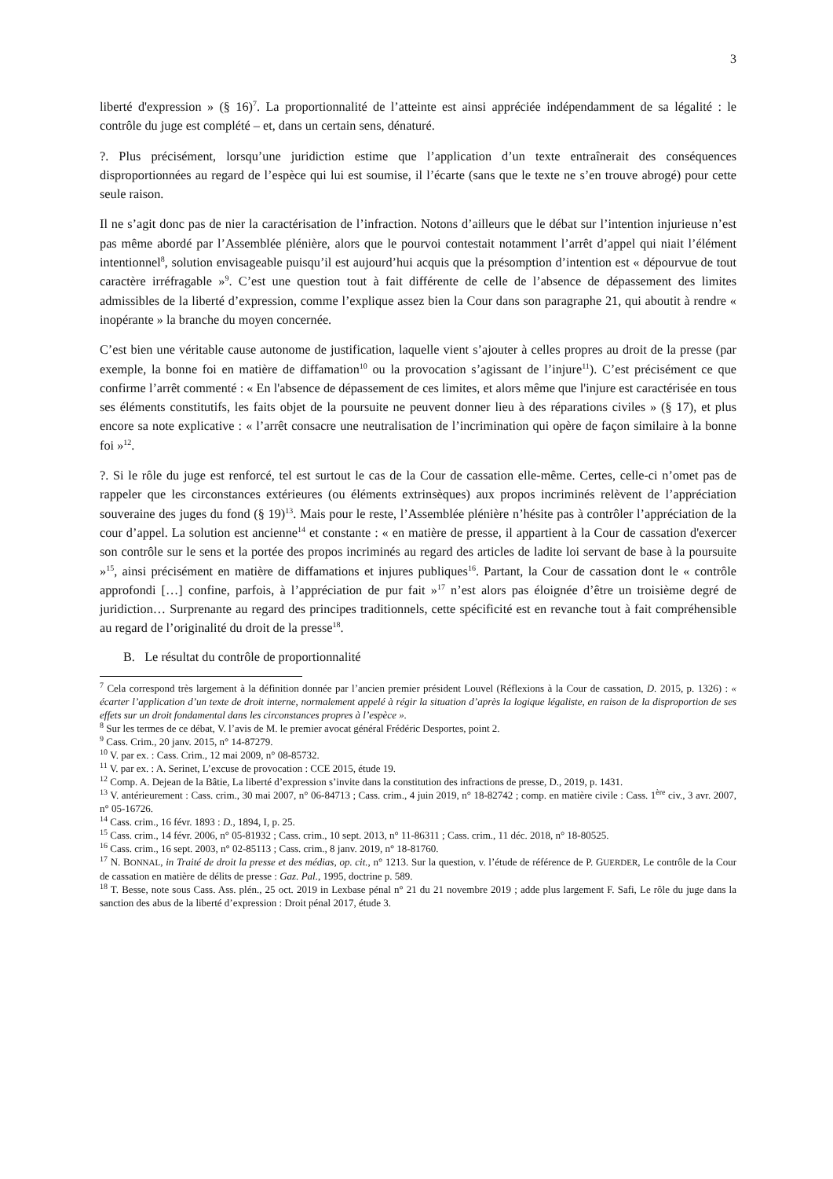3
liberté d'expression » (§ 16)<sup>7</sup>. La proportionnalité de l’atteinte est ainsi appréciée indépendamment de sa légalité : le contrôle du juge est complété – et, dans un certain sens, dénaturé.
?. Plus précisément, lorsqu’une juridiction estime que l’application d’un texte entraînerait des conséquences disproportionnées au regard de l’espèce qui lui est soumise, il l’écarte (sans que le texte ne s’en trouve abrogé) pour cette seule raison.
Il ne s’agit donc pas de nier la caractérisation de l’infraction. Notons d’ailleurs que le débat sur l’intention injurieuse n’est pas même abordé par l’Assemblée plénière, alors que le pourvoi contestait notamment l’arrêt d’appel qui niait l’élément intentionnel<sup>8</sup>, solution envisageable puisqu’il est aujourd’hui acquis que la présomption d’intention est « dépourvue de tout caractère irréfragable »<sup>9</sup>. C’est une question tout à fait différente de celle de l’absence de dépassement des limites admissibles de la liberté d’expression, comme l’explique assez bien la Cour dans son paragraphe 21, qui aboutit à rendre « inopérante » la branche du moyen concernée.
C’est bien une véritable cause autonome de justification, laquelle vient s’ajouter à celles propres au droit de la presse (par exemple, la bonne foi en matière de diffamation<sup>10</sup> ou la provocation s’agissant de l’injure<sup>11</sup>). C’est précisément ce que confirme l’arrêt commenté : « En l'absence de dépassement de ces limites, et alors même que l'injure est caractérisée en tous ses éléments constitutifs, les faits objet de la poursuite ne peuvent donner lieu à des réparations civiles » (§ 17), et plus encore sa note explicative : « l’arrêt consacre une neutralisation de l’incrimination qui opère de façon similaire à la bonne foi »<sup>12</sup>.
?. Si le rôle du juge est renforcé, tel est surtout le cas de la Cour de cassation elle-même. Certes, celle-ci n’omet pas de rappeler que les circonstances extérieures (ou éléments extrinsèques) aux propos incriminés relèvent de l’appréciation souveraine des juges du fond (§ 19)<sup>13</sup>. Mais pour le reste, l’Assemblée plénière n’hésite pas à contrôler l’appréciation de la cour d’appel. La solution est ancienne<sup>14</sup> et constante : « en matière de presse, il appartient à la Cour de cassation d'exercer son contrôle sur le sens et la portée des propos incriminés au regard des articles de ladite loi servant de base à la poursuite »<sup>15</sup>, ainsi précisément en matière de diffamations et injures publiques<sup>16</sup>. Partant, la Cour de cassation dont le « contrôle approfondi […] confine, parfois, à l’appréciation de pur fait »<sup>17</sup> n’est alors pas éloignée d’être un troisième degré de juridiction… Surprenante au regard des principes traditionnels, cette spécificité est en revanche tout à fait compréhensible au regard de l’originalité du droit de la presse<sup>18</sup>.
B. Le résultat du contrôle de proportionnalité
<sup>7</sup> Cela correspond très largement à la définition donnée par l’ancien premier président Louvel (Réflexions à la Cour de cassation, D. 2015, p. 1326) : « écarter l’application d’un texte de droit interne, normalement appelé à régir la situation d’après la logique légaliste, en raison de la disproportion de ses effets sur un droit fondamental dans les circonstances propres à l’espèce ».
<sup>8</sup> Sur les termes de ce débat, V. l’avis de M. le premier avocat général Frédéric Desportes, point 2.
<sup>9</sup> Cass. Crim., 20 janv. 2015, n° 14-87279.
<sup>10</sup> V. par ex. : Cass. Crim., 12 mai 2009, n° 08-85732.
<sup>11</sup> V. par ex. : A. Serinet, L’excuse de provocation : CCE 2015, étude 19.
<sup>12</sup> Comp. A. Dejean de la Bâtie, La liberté d’expression s’invite dans la constitution des infractions de presse, D., 2019, p. 1431.
<sup>13</sup> V. antérieurement : Cass. crim., 30 mai 2007, n° 06-84713 ; Cass. crim., 4 juin 2019, n° 18-82742 ; comp. en matière civile : Cass. 1<sup>ère</sup> civ., 3 avr. 2007, n° 05-16726.
<sup>14</sup> Cass. crim., 16 févr. 1893 : D., 1894, I, p. 25.
<sup>15</sup> Cass. crim., 14 févr. 2006, n° 05-81932 ; Cass. crim., 10 sept. 2013, n° 11-86311 ; Cass. crim., 11 déc. 2018, n° 18-80525.
<sup>16</sup> Cass. crim., 16 sept. 2003, n° 02-85113 ; Cass. crim., 8 janv. 2019, n° 18-81760.
<sup>17</sup> N. BONNAL, in Traité de droit la presse et des médias, op. cit., n° 1213. Sur la question, v. l’étude de référence de P. GUERDER, Le contrôle de la Cour de cassation en matière de délits de presse : Gaz. Pal., 1995, doctrine p. 589.
<sup>18</sup> T. Besse, note sous Cass. Ass. plén., 25 oct. 2019 in Lexbase pénal n° 21 du 21 novembre 2019 ; adde plus largement F. Safi, Le rôle du juge dans la sanction des abus de la liberté d’expression : Droit pénal 2017, étude 3.